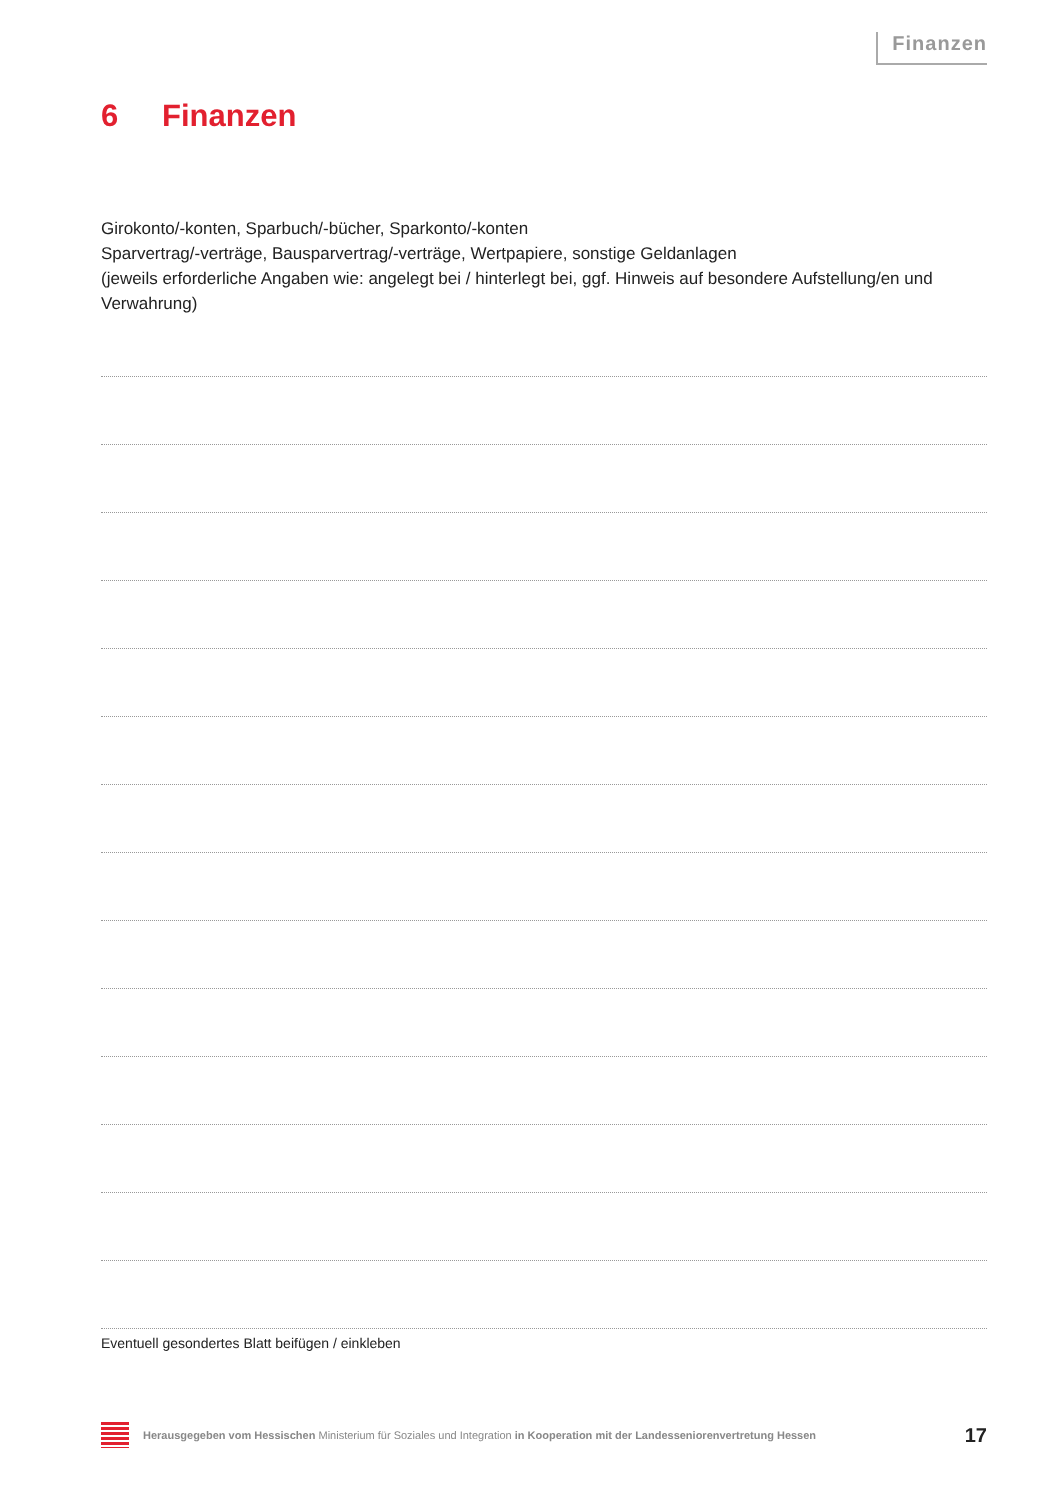Finanzen
6 Finanzen
Girokonto/-konten, Sparbuch/-bücher, Sparkonto/-konten
Sparvertrag/-verträge, Bausparvertrag/-verträge, Wertpapiere, sonstige Geldanlagen
(jeweils erforderliche Angaben wie: angelegt bei / hinterlegt bei, ggf. Hinweis auf besondere Aufstellung/en und Verwahrung)
Eventuell gesondertes Blatt beifügen / einkleben
Herausgegeben vom Hessischen Ministerium für Soziales und Integration in Kooperation mit der Landesseniorenvertretung Hessen 17